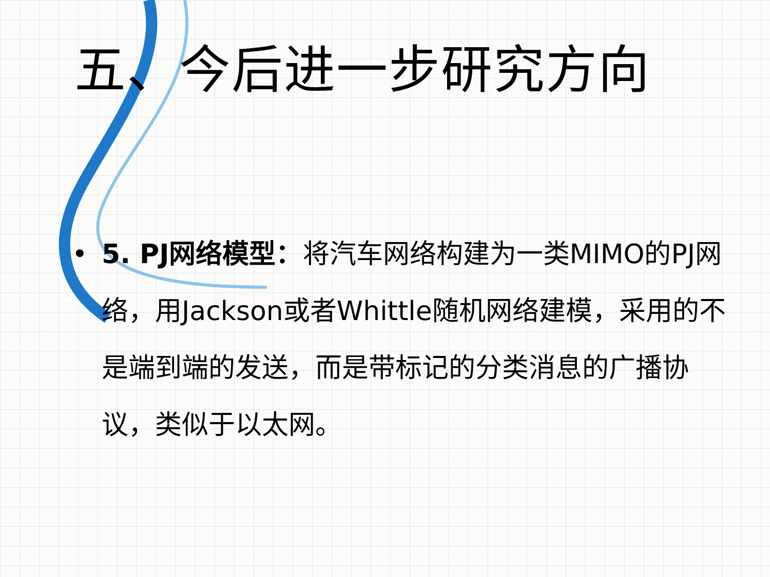五、今后进一步研究方向
• 5. PJ网络模型：将汽车网络构建为一类MIMO的PJ网络，用Jackson或者Whittle随机网络建模，采用的不是端到端的发送，而是带标记的分类消息的广播协议，类似于以太网。